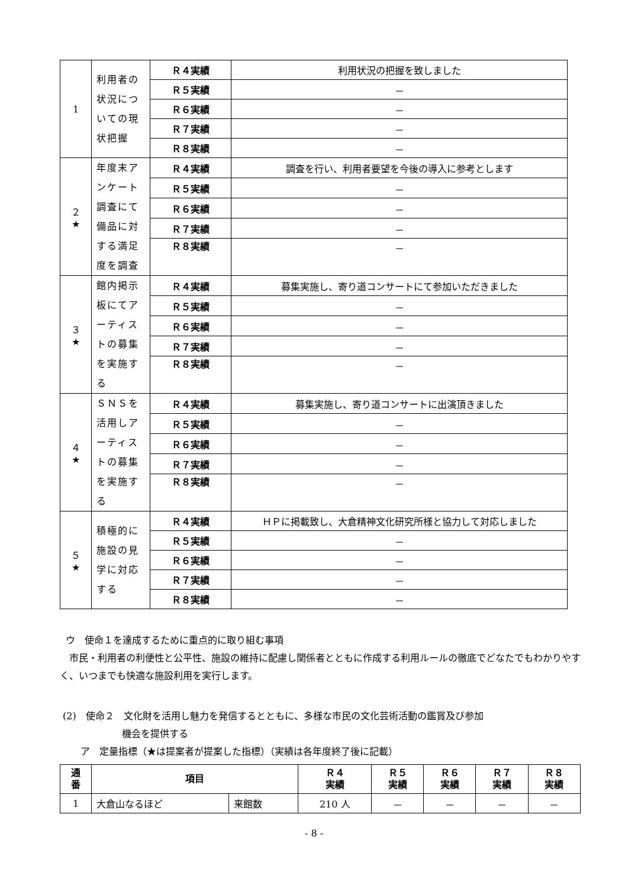| 1 | 利用者の状況についての現状把握 | Ｒ４実績 | 利用状況の把握を致しました |
| | | Ｒ５実績 | － |
| | | Ｒ６実績 | － |
| | | Ｒ７実績 | － |
| | | Ｒ８実績 | － |
| ２ ★ | 年度末アンケート調査にて備品に対する満足度を調査 | Ｒ４実績 | 調査を行い、利用者要望を今後の導入に参考とします |
| | | Ｒ５実績 | － |
| | | Ｒ６実績 | － |
| | | Ｒ７実績 | － |
| | | Ｒ８実績 | － |
| ３ ★ | 館内掲示板にてアーティストの募集を実施する | Ｒ４実績 | 募集実施し、寄り道コンサートにて参加いただきました |
| | | Ｒ５実績 | － |
| | | Ｒ６実績 | － |
| | | Ｒ７実績 | － |
| | | Ｒ８実績 | － |
| ４ ★ | ＳＮＳを活用しアーティストの募集を実施する | Ｒ４実績 | 募集実施し、寄り道コンサートに出演頂きました |
| | | Ｒ５実績 | － |
| | | Ｒ６実績 | － |
| | | Ｒ７実績 | － |
| | | Ｒ８実績 | － |
| ５ ★ | 積極的に施設の見学に対応する | Ｒ４実績 | ＨＰに掲載致し、大倉精神文化研究所様と協力して対応しました |
| | | Ｒ５実績 | － |
| | | Ｒ６実績 | － |
| | | Ｒ７実績 | － |
| | | Ｒ８実績 | － |
ウ　使命１を達成するために重点的に取り組む事項
市民・利用者の利便性と公平性、施設の維持に配慮し関係者とともに作成する利用ルールの徹底でどなたでもわかりやすく、いつまでも快適な施設利用を実行します。
(2)　使命２　文化財を活用し魅力を発信するとともに、多様な市民の文化芸術活動の鑑賞及び参加
機会を提供する
ア　定量指標（★は提案者が提案した指標）（実績は各年度終了後に記載）
| 通 番 | 項目 | | Ｒ４ 実績 | Ｒ５ 実績 | Ｒ６ 実績 | Ｒ７ 実績 | Ｒ８ 実績 |
| --- | --- | --- | --- | --- | --- | --- | --- |
| 1 | 大倉山なるほど | 来館数 | 210 人 | － | － | － | － |
- 8 -